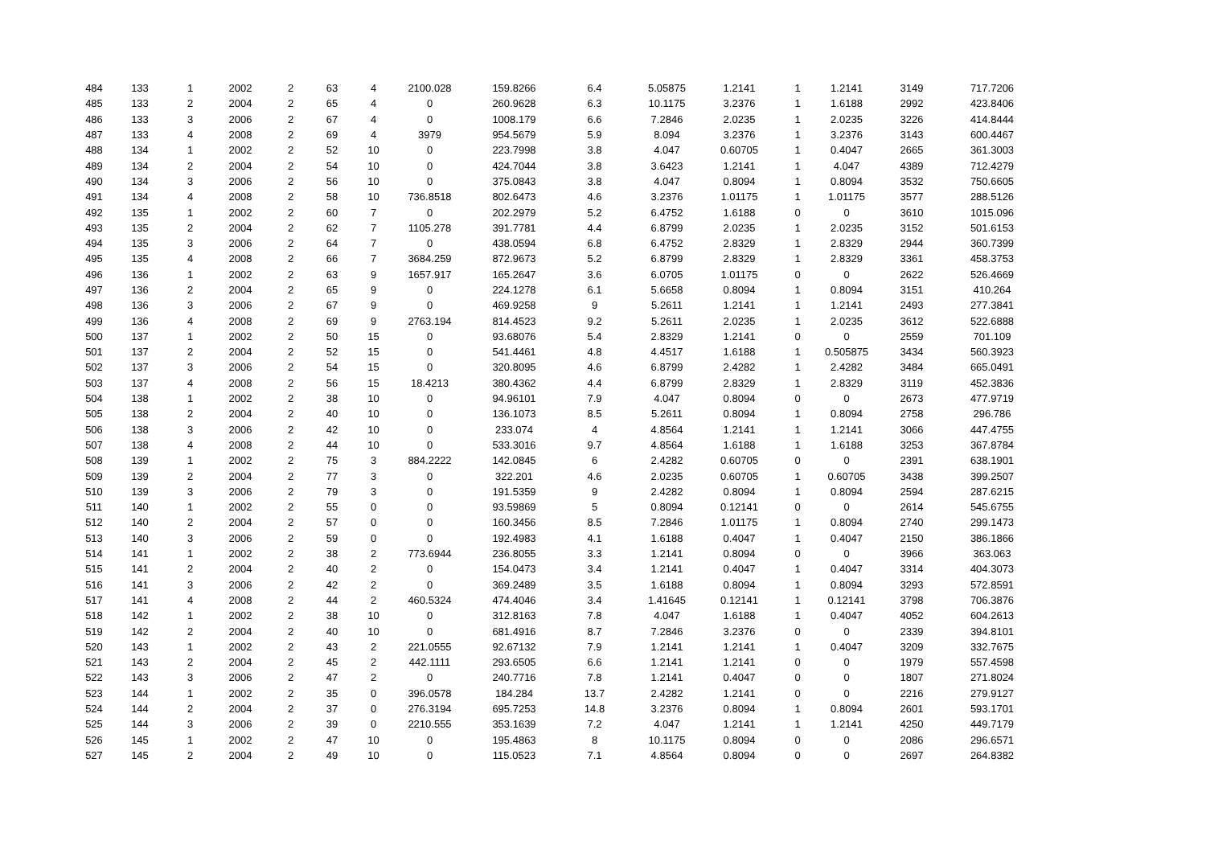| 484 | 133 | 1 | 2002 | 2 | 63 | 4 | 2100.028 | 159.8266 | 6.4 | 5.05875 | 1.2141 | 1 | 1.2141 | 3149 | 717.7206 |
| 485 | 133 | 2 | 2004 | 2 | 65 | 4 | 0 | 260.9628 | 6.3 | 10.1175 | 3.2376 | 1 | 1.6188 | 2992 | 423.8406 |
| 486 | 133 | 3 | 2006 | 2 | 67 | 4 | 0 | 1008.179 | 6.6 | 7.2846 | 2.0235 | 1 | 2.0235 | 3226 | 414.8444 |
| 487 | 133 | 4 | 2008 | 2 | 69 | 4 | 3979 | 954.5679 | 5.9 | 8.094 | 3.2376 | 1 | 3.2376 | 3143 | 600.4467 |
| 488 | 134 | 1 | 2002 | 2 | 52 | 10 | 0 | 223.7998 | 3.8 | 4.047 | 0.60705 | 1 | 0.4047 | 2665 | 361.3003 |
| 489 | 134 | 2 | 2004 | 2 | 54 | 10 | 0 | 424.7044 | 3.8 | 3.6423 | 1.2141 | 1 | 4.047 | 4389 | 712.4279 |
| 490 | 134 | 3 | 2006 | 2 | 56 | 10 | 0 | 375.0843 | 3.8 | 4.047 | 0.8094 | 1 | 0.8094 | 3532 | 750.6605 |
| 491 | 134 | 4 | 2008 | 2 | 58 | 10 | 736.8518 | 802.6473 | 4.6 | 3.2376 | 1.01175 | 1 | 1.01175 | 3577 | 288.5126 |
| 492 | 135 | 1 | 2002 | 2 | 60 | 7 | 0 | 202.2979 | 5.2 | 6.4752 | 1.6188 | 0 | 0 | 3610 | 1015.096 |
| 493 | 135 | 2 | 2004 | 2 | 62 | 7 | 1105.278 | 391.7781 | 4.4 | 6.8799 | 2.0235 | 1 | 2.0235 | 3152 | 501.6153 |
| 494 | 135 | 3 | 2006 | 2 | 64 | 7 | 0 | 438.0594 | 6.8 | 6.4752 | 2.8329 | 1 | 2.8329 | 2944 | 360.7399 |
| 495 | 135 | 4 | 2008 | 2 | 66 | 7 | 3684.259 | 872.9673 | 5.2 | 6.8799 | 2.8329 | 1 | 2.8329 | 3361 | 458.3753 |
| 496 | 136 | 1 | 2002 | 2 | 63 | 9 | 1657.917 | 165.2647 | 3.6 | 6.0705 | 1.01175 | 0 | 0 | 2622 | 526.4669 |
| 497 | 136 | 2 | 2004 | 2 | 65 | 9 | 0 | 224.1278 | 6.1 | 5.6658 | 0.8094 | 1 | 0.8094 | 3151 | 410.264 |
| 498 | 136 | 3 | 2006 | 2 | 67 | 9 | 0 | 469.9258 | 9 | 5.2611 | 1.2141 | 1 | 1.2141 | 2493 | 277.3841 |
| 499 | 136 | 4 | 2008 | 2 | 69 | 9 | 2763.194 | 814.4523 | 9.2 | 5.2611 | 2.0235 | 1 | 2.0235 | 3612 | 522.6888 |
| 500 | 137 | 1 | 2002 | 2 | 50 | 15 | 0 | 93.68076 | 5.4 | 2.8329 | 1.2141 | 0 | 0 | 2559 | 701.109 |
| 501 | 137 | 2 | 2004 | 2 | 52 | 15 | 0 | 541.4461 | 4.8 | 4.4517 | 1.6188 | 1 | 0.505875 | 3434 | 560.3923 |
| 502 | 137 | 3 | 2006 | 2 | 54 | 15 | 0 | 320.8095 | 4.6 | 6.8799 | 2.4282 | 1 | 2.4282 | 3484 | 665.0491 |
| 503 | 137 | 4 | 2008 | 2 | 56 | 15 | 18.4213 | 380.4362 | 4.4 | 6.8799 | 2.8329 | 1 | 2.8329 | 3119 | 452.3836 |
| 504 | 138 | 1 | 2002 | 2 | 38 | 10 | 0 | 94.96101 | 7.9 | 4.047 | 0.8094 | 0 | 0 | 2673 | 477.9719 |
| 505 | 138 | 2 | 2004 | 2 | 40 | 10 | 0 | 136.1073 | 8.5 | 5.2611 | 0.8094 | 1 | 0.8094 | 2758 | 296.786 |
| 506 | 138 | 3 | 2006 | 2 | 42 | 10 | 0 | 233.074 | 4 | 4.8564 | 1.2141 | 1 | 1.2141 | 3066 | 447.4755 |
| 507 | 138 | 4 | 2008 | 2 | 44 | 10 | 0 | 533.3016 | 9.7 | 4.8564 | 1.6188 | 1 | 1.6188 | 3253 | 367.8784 |
| 508 | 139 | 1 | 2002 | 2 | 75 | 3 | 884.2222 | 142.0845 | 6 | 2.4282 | 0.60705 | 0 | 0 | 2391 | 638.1901 |
| 509 | 139 | 2 | 2004 | 2 | 77 | 3 | 0 | 322.201 | 4.6 | 2.0235 | 0.60705 | 1 | 0.60705 | 3438 | 399.2507 |
| 510 | 139 | 3 | 2006 | 2 | 79 | 3 | 0 | 191.5359 | 9 | 2.4282 | 0.8094 | 1 | 0.8094 | 2594 | 287.6215 |
| 511 | 140 | 1 | 2002 | 2 | 55 | 0 | 0 | 93.59869 | 5 | 0.8094 | 0.12141 | 0 | 0 | 2614 | 545.6755 |
| 512 | 140 | 2 | 2004 | 2 | 57 | 0 | 0 | 160.3456 | 8.5 | 7.2846 | 1.01175 | 1 | 0.8094 | 2740 | 299.1473 |
| 513 | 140 | 3 | 2006 | 2 | 59 | 0 | 0 | 192.4983 | 4.1 | 1.6188 | 0.4047 | 1 | 0.4047 | 2150 | 386.1866 |
| 514 | 141 | 1 | 2002 | 2 | 38 | 2 | 773.6944 | 236.8055 | 3.3 | 1.2141 | 0.8094 | 0 | 0 | 3966 | 363.063 |
| 515 | 141 | 2 | 2004 | 2 | 40 | 2 | 0 | 154.0473 | 3.4 | 1.2141 | 0.4047 | 1 | 0.4047 | 3314 | 404.3073 |
| 516 | 141 | 3 | 2006 | 2 | 42 | 2 | 0 | 369.2489 | 3.5 | 1.6188 | 0.8094 | 1 | 0.8094 | 3293 | 572.8591 |
| 517 | 141 | 4 | 2008 | 2 | 44 | 2 | 460.5324 | 474.4046 | 3.4 | 1.41645 | 0.12141 | 1 | 0.12141 | 3798 | 706.3876 |
| 518 | 142 | 1 | 2002 | 2 | 38 | 10 | 0 | 312.8163 | 7.8 | 4.047 | 1.6188 | 1 | 0.4047 | 4052 | 604.2613 |
| 519 | 142 | 2 | 2004 | 2 | 40 | 10 | 0 | 681.4916 | 8.7 | 7.2846 | 3.2376 | 0 | 0 | 2339 | 394.8101 |
| 520 | 143 | 1 | 2002 | 2 | 43 | 2 | 221.0555 | 92.67132 | 7.9 | 1.2141 | 1.2141 | 1 | 0.4047 | 3209 | 332.7675 |
| 521 | 143 | 2 | 2004 | 2 | 45 | 2 | 442.1111 | 293.6505 | 6.6 | 1.2141 | 1.2141 | 0 | 0 | 1979 | 557.4598 |
| 522 | 143 | 3 | 2006 | 2 | 47 | 2 | 0 | 240.7716 | 7.8 | 1.2141 | 0.4047 | 0 | 0 | 1807 | 271.8024 |
| 523 | 144 | 1 | 2002 | 2 | 35 | 0 | 396.0578 | 184.284 | 13.7 | 2.4282 | 1.2141 | 0 | 0 | 2216 | 279.9127 |
| 524 | 144 | 2 | 2004 | 2 | 37 | 0 | 276.3194 | 695.7253 | 14.8 | 3.2376 | 0.8094 | 1 | 0.8094 | 2601 | 593.1701 |
| 525 | 144 | 3 | 2006 | 2 | 39 | 0 | 2210.555 | 353.1639 | 7.2 | 4.047 | 1.2141 | 1 | 1.2141 | 4250 | 449.7179 |
| 526 | 145 | 1 | 2002 | 2 | 47 | 10 | 0 | 195.4863 | 8 | 10.1175 | 0.8094 | 0 | 0 | 2086 | 296.6571 |
| 527 | 145 | 2 | 2004 | 2 | 49 | 10 | 0 | 115.0523 | 7.1 | 4.8564 | 0.8094 | 0 | 0 | 2697 | 264.8382 |